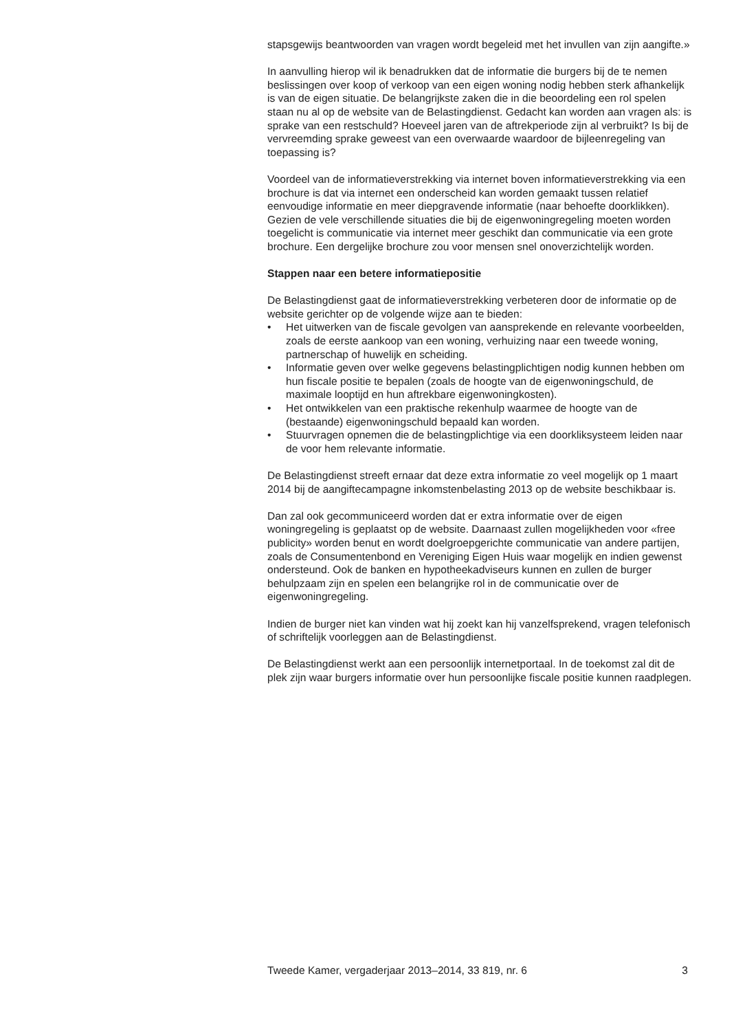stapsgewijs beantwoorden van vragen wordt begeleid met het invullen van zijn aangifte.»
In aanvulling hierop wil ik benadrukken dat de informatie die burgers bij de te nemen beslissingen over koop of verkoop van een eigen woning nodig hebben sterk afhankelijk is van de eigen situatie. De belangrijkste zaken die in die beoordeling een rol spelen staan nu al op de website van de Belastingdienst. Gedacht kan worden aan vragen als: is sprake van een restschuld? Hoeveel jaren van de aftrekperiode zijn al verbruikt? Is bij de vervreemding sprake geweest van een overwaarde waardoor de bijleenregeling van toepassing is?
Voordeel van de informatieverstrekking via internet boven informatieverstrekking via een brochure is dat via internet een onderscheid kan worden gemaakt tussen relatief eenvoudige informatie en meer diepgravende informatie (naar behoefte doorklikken). Gezien de vele verschillende situaties die bij de eigenwoningregeling moeten worden toegelicht is communicatie via internet meer geschikt dan communicatie via een grote brochure. Een dergelijke brochure zou voor mensen snel onoverzichtelijk worden.
Stappen naar een betere informatiepositie
De Belastingdienst gaat de informatieverstrekking verbeteren door de informatie op de website gerichter op de volgende wijze aan te bieden:
• Het uitwerken van de fiscale gevolgen van aansprekende en relevante voorbeelden, zoals de eerste aankoop van een woning, verhuizing naar een tweede woning, partnerschap of huwelijk en scheiding.
• Informatie geven over welke gegevens belastingplichtigen nodig kunnen hebben om hun fiscale positie te bepalen (zoals de hoogte van de eigenwoningschuld, de maximale looptijd en hun aftrekbare eigenwoningkosten).
• Het ontwikkelen van een praktische rekenhulp waarmee de hoogte van de (bestaande) eigenwoningschuld bepaald kan worden.
• Stuurvragen opnemen die de belastingplichtige via een doorkliksysteem leiden naar de voor hem relevante informatie.
De Belastingdienst streeft ernaar dat deze extra informatie zo veel mogelijk op 1 maart 2014 bij de aangiftecampagne inkomstenbelasting 2013 op de website beschikbaar is.
Dan zal ook gecommuniceerd worden dat er extra informatie over de eigen woningregeling is geplaatst op de website. Daarnaast zullen mogelijkheden voor «free publicity» worden benut en wordt doelgroepgerichte communicatie van andere partijen, zoals de Consumentenbond en Vereniging Eigen Huis waar mogelijk en indien gewenst ondersteund. Ook de banken en hypotheekadviseurs kunnen en zullen de burger behulpzaam zijn en spelen een belangrijke rol in de communicatie over de eigenwoningregeling.
Indien de burger niet kan vinden wat hij zoekt kan hij vanzelfsprekend, vragen telefonisch of schriftelijk voorleggen aan de Belastingdienst.
De Belastingdienst werkt aan een persoonlijk internetportaal. In de toekomst zal dit de plek zijn waar burgers informatie over hun persoonlijke fiscale positie kunnen raadplegen.
Tweede Kamer, vergaderjaar 2013–2014, 33 819, nr. 6 3